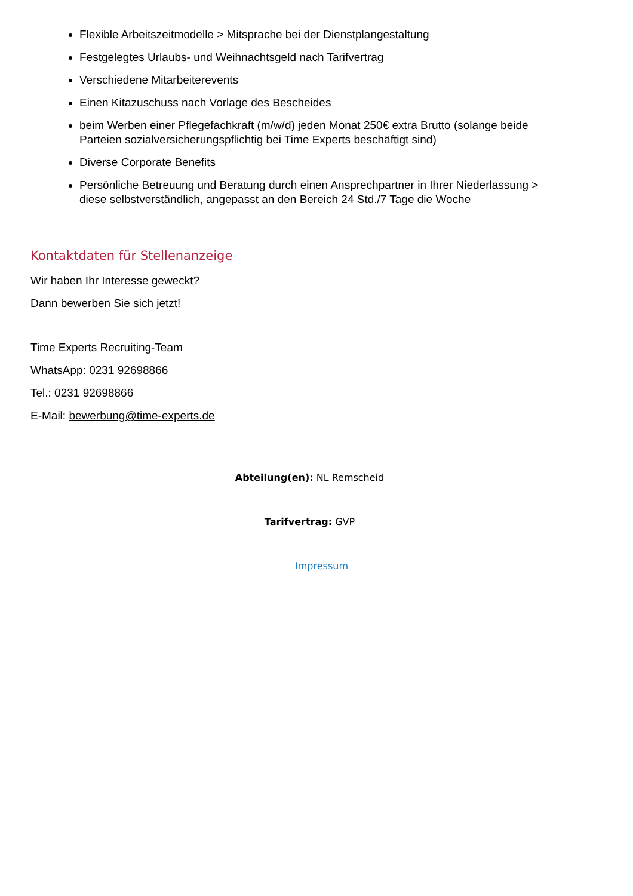Flexible Arbeitszeitmodelle > Mitsprache bei der Dienstplangestaltung
Festgelegtes Urlaubs- und Weihnachtsgeld nach Tarifvertrag
Verschiedene Mitarbeiterevents
Einen Kitazuschuss nach Vorlage des Bescheides
beim Werben einer Pflegefachkraft (m/w/d) jeden Monat 250€ extra Brutto (solange beide Parteien sozialversicherungspflichtig bei Time Experts beschäftigt sind)
Diverse Corporate Benefits
Persönliche Betreuung und Beratung durch einen Ansprechpartner in Ihrer Niederlassung > diese selbstverständlich, angepasst an den Bereich 24 Std./7 Tage die Woche
Kontaktdaten für Stellenanzeige
Wir haben Ihr Interesse geweckt?
Dann bewerben Sie sich jetzt!
Time Experts Recruiting-Team
WhatsApp: 0231 92698866
Tel.: 0231 92698866
E-Mail: bewerbung@time-experts.de
Abteilung(en): NL Remscheid
Tarifvertrag: GVP
Impressum